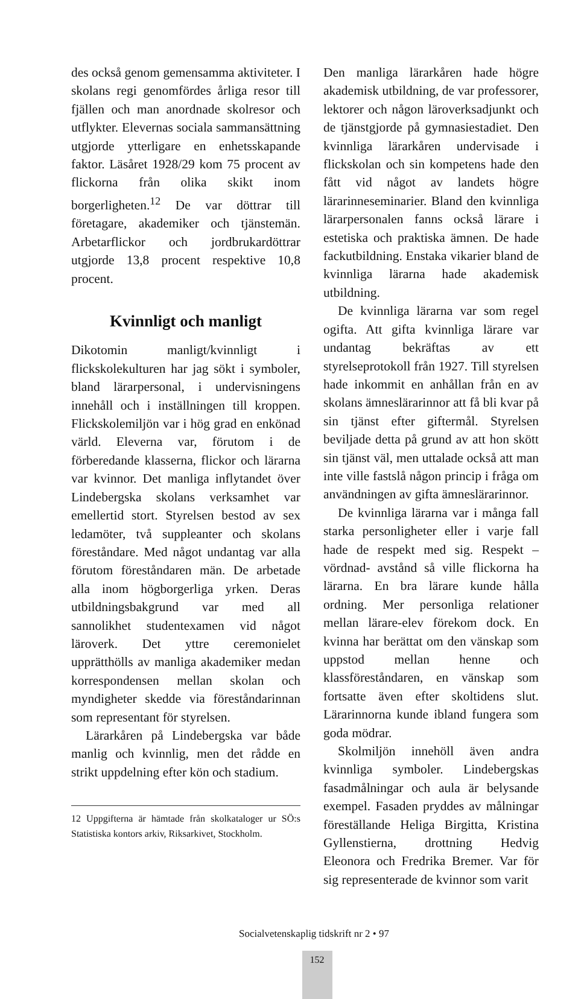des också genom gemensamma aktiviteter. I skolans regi genomfördes årliga resor till fjällen och man anordnade skolresor och utflykter. Elevernas sociala sammansättning utgjorde ytterligare en enhetsskapande faktor. Läsåret 1928/29 kom 75 procent av flickorna från olika skikt inom borgerligheten.<sup>12</sup> De var döttrar till företagare, akademiker och tjänstemän. Arbetarflickor och jordbrukardöttrar utgjorde 13,8 procent respektive 10,8 procent.
Kvinnligt och manligt
Dikotomin manligt/kvinnligt i flickskolekulturen har jag sökt i symboler, bland lärarpersonal, i undervisningens innehåll och i inställningen till kroppen. Flickskolemiljön var i hög grad en enkönad värld. Eleverna var, förutom i de förberedande klasserna, flickor och lärarna var kvinnor. Det manliga inflytandet över Lindebergska skolans verksamhet var emellertid stort. Styrelsen bestod av sex ledamöter, två suppleanter och skolans föreståndare. Med något undantag var alla förutom föreståndaren män. De arbetade alla inom högborgerliga yrken. Deras utbildningsbakgrund var med all sannolikhet studentexamen vid något läroverk. Det yttre ceremonielet upprätthölls av manliga akademiker medan korrespondensen mellan skolan och myndigheter skedde via föreståndarinnan som representant för styrelsen.
Lärarkåren på Lindebergska var både manlig och kvinnlig, men det rådde en strikt uppdelning efter kön och stadium.
12 Uppgifterna är hämtade från skolkataloger ur SÖ:s Statistiska kontors arkiv, Riksarkivet, Stockholm.
Den manliga lärarkåren hade högre akademisk utbildning, de var professorer, lektorer och någon läroverksadjunkt och de tjänstgjorde på gymnasiestadiet. Den kvinnliga lärarkåren undervisade i flickskolan och sin kompetens hade den fått vid något av landets högre lärarinneseminarier. Bland den kvinnliga lärarpersonalen fanns också lärare i estetiska och praktiska ämnen. De hade fackutbildning. Enstaka vikarier bland de kvinnliga lärarna hade akademisk utbildning.
De kvinnliga lärarna var som regel ogifta. Att gifta kvinnliga lärare var undantag bekräftas av ett styrelseprotokoll från 1927. Till styrelsen hade inkommit en anhållan från en av skolans ämneslärarinnor att få bli kvar på sin tjänst efter giftermål. Styrelsen beviljade detta på grund av att hon skött sin tjänst väl, men uttalade också att man inte ville fastslå någon princip i fråga om användningen av gifta ämneslärarinnor.
De kvinnliga lärarna var i många fall starka personligheter eller i varje fall hade de respekt med sig. Respekt – vördnad- avstånd så ville flickorna ha lärarna. En bra lärare kunde hålla ordning. Mer personliga relationer mellan lärare-elev förekom dock. En kvinna har berättat om den vänskap som uppstod mellan henne och klassföreståndaren, en vänskap som fortsatte även efter skoltidens slut. Lärarinnorna kunde ibland fungera som goda mödrar.
Skolmiljön innehöll även andra kvinnliga symboler. Lindebergskas fasadmålningar och aula är belysande exempel. Fasaden pryddes av målningar föreställande Heliga Birgitta, Kristina Gyllenstierna, drottning Hedvig Eleonora och Fredrika Bremer. Var för sig representerade de kvinnor som varit
Socialvetenskaplig tidskrift nr 2 • 97
152